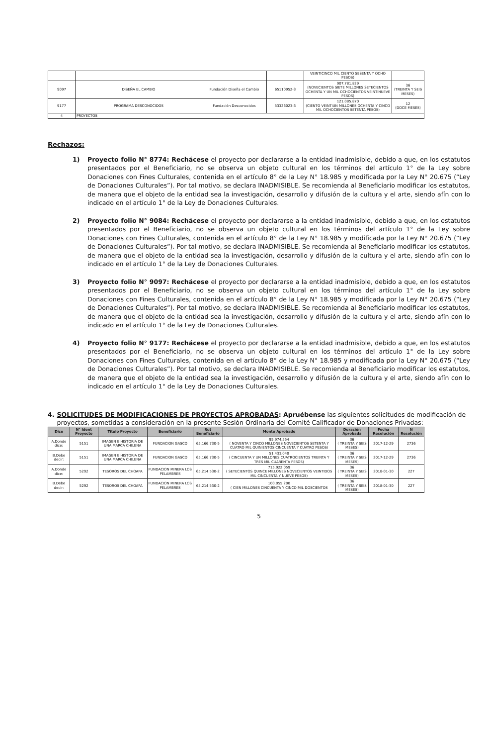| | | | | VEINTICINCO MIL CIENTO SESENTA Y OCHO PESOS) | |
| 9097 | DISEÑA EL CAMBIO | Fundación Diseña el Cambio | 65110952-3 | 907.781.829 (NOVECIENTOS SIETE MILLONES SETECIENTOS OCHENTA Y UN MIL OCHOCIENTOS VEINTINUEVE PESOS) | 36 (TREINTA Y SEIS MESES) |
| 9177 | PROGRAMA DESCONOCIDOS | Fundación Desconocidos | 53326023-3 | 121.085.870 (CIENTO VEINTIUN MILLONES OCHENTA Y CINCO MIL OCHOCIENTOS SETENTA PESOS) | 12 (DOCE MESES) |
| 4 | PROYECTOS | | | | |
Rechazos:
1) Proyecto folio N° 8774: Rechácese el proyecto por declararse a la entidad inadmisible, debido a que, en los estatutos presentados por el Beneficiario, no se observa un objeto cultural en los términos del artículo 1° de la Ley sobre Donaciones con Fines Culturales, contenida en el artículo 8° de la Ley N° 18.985 y modificada por la Ley N° 20.675 (“Ley de Donaciones Culturales”). Por tal motivo, se declara INADMISIBLE. Se recomienda al Beneficiario modificar los estatutos, de manera que el objeto de la entidad sea la investigación, desarrollo y difusión de la cultura y el arte, siendo afín con lo indicado en el artículo 1° de la Ley de Donaciones Culturales.
2) Proyecto folio N° 9084: Rechácese el proyecto por declararse a la entidad inadmisible, debido a que, en los estatutos presentados por el Beneficiario, no se observa un objeto cultural en los términos del artículo 1° de la Ley sobre Donaciones con Fines Culturales, contenida en el artículo 8° de la Ley N° 18.985 y modificada por la Ley N° 20.675 (“Ley de Donaciones Culturales”). Por tal motivo, se declara INADMISIBLE. Se recomienda al Beneficiario modificar los estatutos, de manera que el objeto de la entidad sea la investigación, desarrollo y difusión de la cultura y el arte, siendo afín con lo indicado en el artículo 1° de la Ley de Donaciones Culturales.
3) Proyecto folio N° 9097: Rechácese el proyecto por declararse a la entidad inadmisible, debido a que, en los estatutos presentados por el Beneficiario, no se observa un objeto cultural en los términos del artículo 1° de la Ley sobre Donaciones con Fines Culturales, contenida en el artículo 8° de la Ley N° 18.985 y modificada por la Ley N° 20.675 (“Ley de Donaciones Culturales”). Por tal motivo, se declara INADMISIBLE. Se recomienda al Beneficiario modificar los estatutos, de manera que el objeto de la entidad sea la investigación, desarrollo y difusión de la cultura y el arte, siendo afín con lo indicado en el artículo 1° de la Ley de Donaciones Culturales.
4) Proyecto folio N° 9177: Rechácese el proyecto por declararse a la entidad inadmisible, debido a que, en los estatutos presentados por el Beneficiario, no se observa un objeto cultural en los términos del artículo 1° de la Ley sobre Donaciones con Fines Culturales, contenida en el artículo 8° de la Ley N° 18.985 y modificada por la Ley N° 20.675 (“Ley de Donaciones Culturales”). Por tal motivo, se declara INADMISIBLE. Se recomienda al Beneficiario modificar los estatutos, de manera que el objeto de la entidad sea la investigación, desarrollo y difusión de la cultura y el arte, siendo afín con lo indicado en el artículo 1° de la Ley de Donaciones Culturales.
4. SOLICITUDES DE MODIFICACIONES DE PROYECTOS APROBADAS: Apruébense las siguientes solicitudes de modificación de proyectos, sometidas a consideración en la presente Sesión Ordinaria del Comité Calificador de Donaciones Privadas:
| Dice | N° Ident Proyecto | Titulo Proyecto | Beneficiario | Rut Beneficiario | Monto Aprobado | Duración Aprobada | Fecha Resolución | N Resolución |
| --- | --- | --- | --- | --- | --- | --- | --- | --- |
| A.Donde dice: | 5151 | IMAGEN E HISTORIA DE UNA MARCA CHILENA | FUNDACION GASCO | 65.166.730-5 | 95.974.554 ( NOVENTA Y CINCO MILLONES NOVECIENTOS SETENTA Y CUATRO MIL QUINIENTOS CINCUENTA Y CUATRO PESOS) | 36 ( TREINTA Y SEIS MESES) | 2017-12-29 | 2736 |
| B.Debe decir: | 5151 | IMAGEN E HISTORIA DE UNA MARCA CHILENA | FUNDACION GASCO | 65.166.730-5 | 51.433.040 ( CINCUENTA Y UN MILLONES CUATROCIENTOS TREINTA Y TRES MIL CUARENTA PESOS) | 36 ( TREINTA Y SEIS MESES) | 2017-12-29 | 2736 |
| A.Donde dice: | 5292 | TESOROS DEL CHOAPA | FUNDACION MINERA LOS PELAMBRES | 65.214.530-2 | 715.922.059 ( SETECIENTOS QUINCE MILLONES NOVECIENTOS VEINTIDOS MIL CINCUENTA Y NUEVE PESOS) | 36 ( TREINTA Y SEIS MESES) | 2018-01-30 | 227 |
| B.Debe decir: | 5292 | TESOROS DEL CHOAPA | FUNDACION MINERA LOS PELAMBRES | 65.214.530-2 | 100.055.200 ( CIEN MILLONES CINCUENTA Y CINCO MIL DOSCIENTOS | 36 ( TREINTA Y SEIS MESES) | 2018-01-30 | 227 |
5